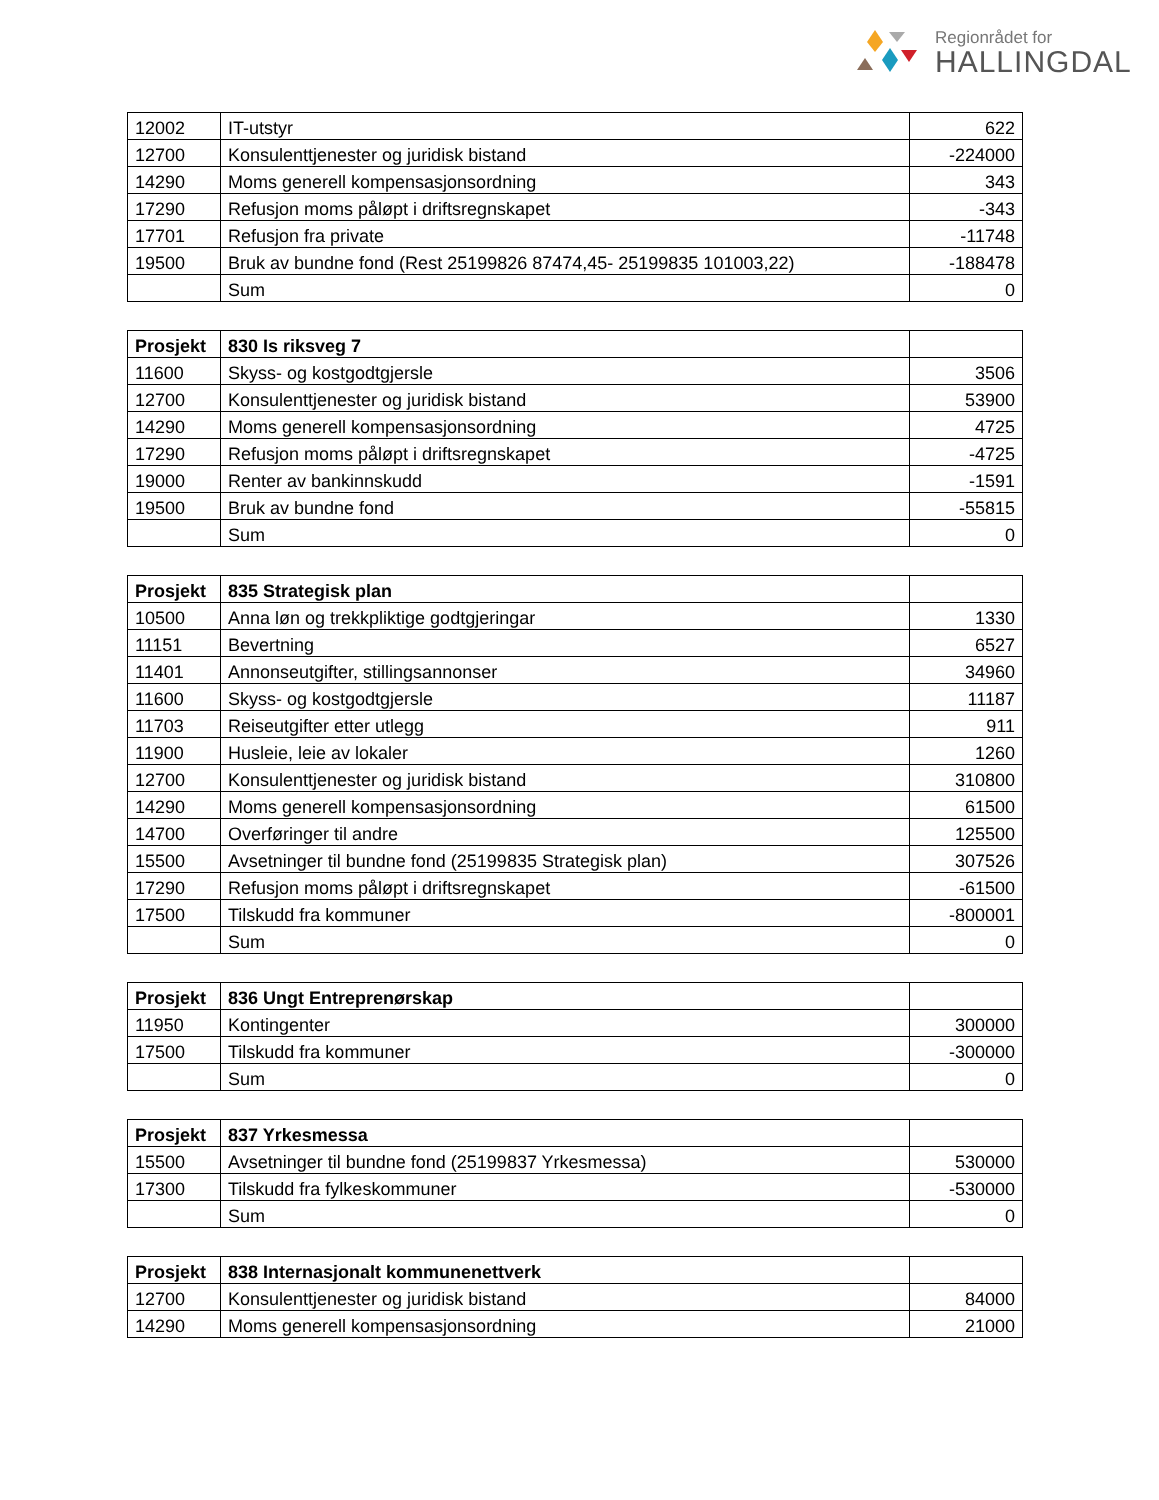Regionrådet for
HALLINGDAL
| 12002 | IT-utstyr | 622 |
| 12700 | Konsulenttjenester og juridisk bistand | -224000 |
| 14290 | Moms generell kompensasjonsordning | 343 |
| 17290 | Refusjon moms påløpt i driftsregnskapet | -343 |
| 17701 | Refusjon fra private | -11748 |
| 19500 | Bruk av bundne fond (Rest 25199826 87474,45- 25199835 101003,22) | -188478 |
| | Sum | 0 |
| Prosjekt | 830 Is riksveg 7 | |
| 11600 | Skyss- og kostgodtgjersle | 3506 |
| 12700 | Konsulenttjenester og juridisk bistand | 53900 |
| 14290 | Moms generell kompensasjonsordning | 4725 |
| 17290 | Refusjon moms påløpt i driftsregnskapet | -4725 |
| 19000 | Renter av bankinnskudd | -1591 |
| 19500 | Bruk av bundne fond | -55815 |
| | Sum | 0 |
| Prosjekt | 835 Strategisk plan | |
| 10500 | Anna løn og trekkpliktige godtgjeringar | 1330 |
| 11151 | Bevertning | 6527 |
| 11401 | Annonseutgifter, stillingsannonser | 34960 |
| 11600 | Skyss- og kostgodtgjersle | 11187 |
| 11703 | Reiseutgifter etter utlegg | 911 |
| 11900 | Husleie, leie av lokaler | 1260 |
| 12700 | Konsulenttjenester og juridisk bistand | 310800 |
| 14290 | Moms generell kompensasjonsordning | 61500 |
| 14700 | Overføringer til andre | 125500 |
| 15500 | Avsetninger til bundne fond (25199835 Strategisk plan) | 307526 |
| 17290 | Refusjon moms påløpt i driftsregnskapet | -61500 |
| 17500 | Tilskudd fra kommuner | -800001 |
| | Sum | 0 |
| Prosjekt | 836 Ungt Entreprenørskap | |
| 11950 | Kontingenter | 300000 |
| 17500 | Tilskudd fra kommuner | -300000 |
| | Sum | 0 |
| Prosjekt | 837 Yrkesmessa | |
| 15500 | Avsetninger til bundne fond (25199837 Yrkesmessa) | 530000 |
| 17300 | Tilskudd fra fylkeskommuner | -530000 |
| | Sum | 0 |
| Prosjekt | 838 Internasjonalt kommunenettverk | |
| 12700 | Konsulenttjenester og juridisk bistand | 84000 |
| 14290 | Moms generell kompensasjonsordning | 21000 |